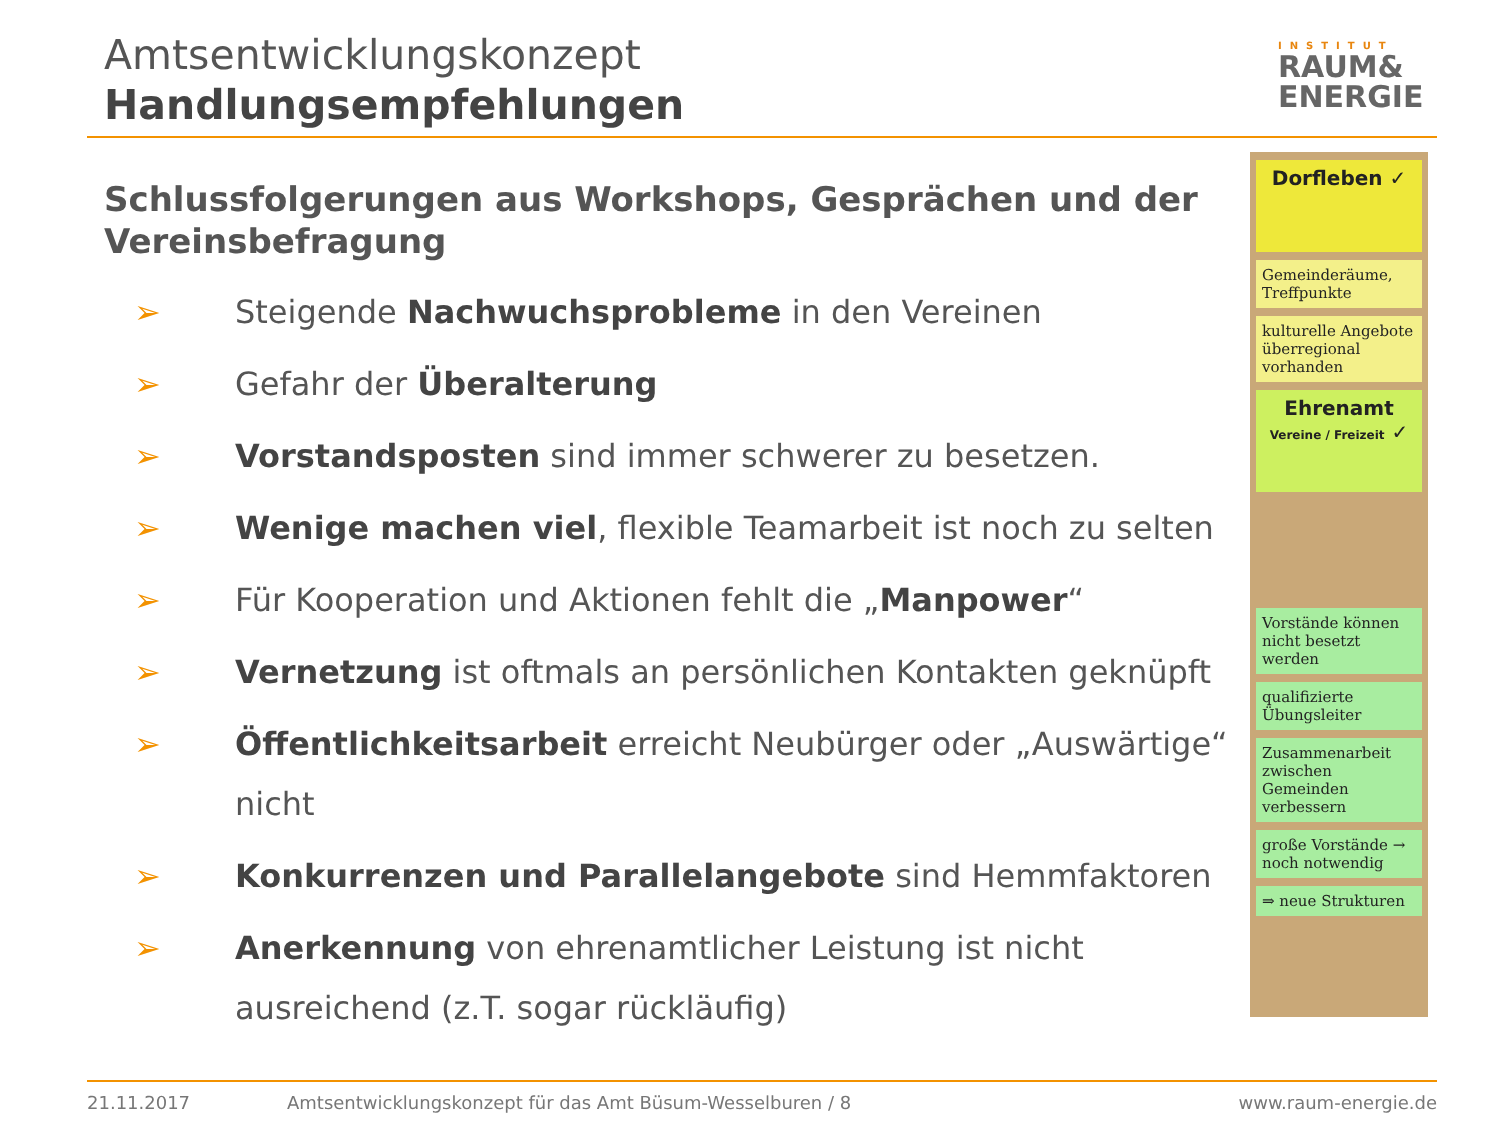Amtsentwicklungskonzept
Handlungsempfehlungen
INSTITUT
RAUM&
ENERGIE
Schlussfolgerungen aus Workshops, Gesprächen und der Vereinsbefragung
➢ Steigende Nachwuchsprobleme in den Vereinen
➢ Gefahr der Überalterung
➢ Vorstandsposten sind immer schwerer zu besetzen.
➢ Wenige machen viel, flexible Teamarbeit ist noch zu selten
➢ Für Kooperation und Aktionen fehlt die „Manpower“
➢ Vernetzung ist oftmals an persönlichen Kontakten geknüpft
➢ Öffentlichkeitsarbeit erreicht Neubürger oder „Auswärtige“ nicht
➢ Konkurrenzen und Parallelangebote sind Hemmfaktoren
➢ Anerkennung von ehrenamtlicher Leistung ist nicht ausreichend (z.T. sogar rückläufig)
Dorfleben ✓
Gemeinderäume, Treffpunkte
kulturelle Angebote überregional vorhanden
Ehrenamt
Vereine / Freizeit ✓
Vorstände können nicht besetzt werden
qualifizierte Übungsleiter
Zusammenarbeit zwischen Gemeinden verbessern
große Vorstände → noch notwendig
⇒ neue Strukturen
21.11.2017 Amtsentwicklungskonzept für das Amt Büsum-Wesselburen / 8 www.raum-energie.de